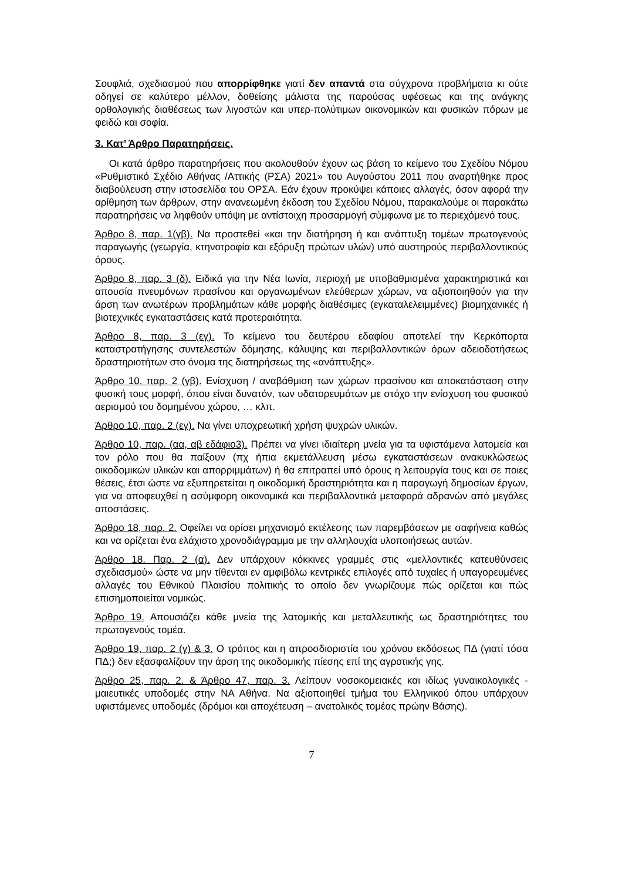Σουφλιά, σχεδιασμού που απορρίφθηκε γιατί δεν απαντά στα σύγχρονα προβλήματα κι ούτε οδηγεί σε καλύτερο μέλλον, δοθείσης μάλιστα της παρούσας υφέσεως και της ανάγκης ορθολογικής διαθέσεως των λιγοστών και υπερ-πολύτιμων οικονομικών και φυσικών πόρων με φειδώ και σοφία.
3. Κατ’ Άρθρο Παρατηρήσεις.
Οι κατά άρθρο παρατηρήσεις που ακολουθούν έχουν ως βάση το κείμενο του Σχεδίου Νόμου «Ρυθμιστικό Σχέδιο Αθήνας /Αττικής (ΡΣΑ) 2021» του Αυγούστου 2011 που αναρτήθηκε προς διαβούλευση στην ιστοσελίδα του ΟΡΣΑ. Εάν έχουν προκύψει κάποιες αλλαγές, όσον αφορά την αρίθμηση των άρθρων, στην ανανεωμένη έκδοση του Σχεδίου Νόμου, παρακαλούμε οι παρακάτω παρατηρήσεις να ληφθούν υπόψη με αντίστοιχη προσαρμογή σύμφωνα με το περιεχόμενό τους.
Άρθρο 8, παρ. 1(γβ). Να προστεθεί «και την διατήρηση ή και ανάπτυξη τομέων πρωτογενούς παραγωγής (γεωργία, κτηνοτροφία και εξόρυξη πρώτων υλών) υπό αυστηρούς περιβαλλοντικούς όρους.
Άρθρο 8, παρ. 3 (δ). Ειδικά για την Νέα Ιωνία, περιοχή με υποβαθμισμένα χαρακτηριστικά και απουσία πνευμόνων πρασίνου και οργανωμένων ελεύθερων χώρων, να αξιοποιηθούν για την άρση των ανωτέρων προβλημάτων κάθε μορφής διαθέσιμες (εγκαταλελειμμένες) βιομηχανικές ή βιοτεχνικές εγκαταστάσεις κατά προτεραιότητα.
Άρθρο 8, παρ. 3 (εγ). Το κείμενο του δευτέρου εδαφίου αποτελεί την Κερκόπορτα καταστρατήγησης συντελεστών δόμησης, κάλυψης και περιβαλλοντικών όρων αδειοδοτήσεως δραστηριοτήτων στο όνομα της διατηρήσεως της «ανάπτυξης».
Άρθρο 10, παρ. 2 (γβ). Ενίσχυση / αναβάθμιση των χώρων πρασίνου και αποκατάσταση στην φυσική τους μορφή, όπου είναι δυνατόν, των υδατορευμάτων με στόχο την ενίσχυση του φυσικού αερισμού του δομημένου χώρου, … κλπ.
Άρθρο 10, παρ. 2 (εγ). Να γίνει υποχρεωτική χρήση ψυχρών υλικών.
Άρθρο 10, παρ. (αα, αβ εδάφιο3). Πρέπει να γίνει ιδιαίτερη μνεία για τα υφιστάμενα λατομεία και τον ρόλο που θα παίξουν (πχ ήπια εκμετάλλευση μέσω εγκαταστάσεων ανακυκλώσεως οικοδομικών υλικών και απορριμμάτων) ή θα επιτραπεί υπό όρους η λειτουργία τους και σε ποιες θέσεις, έτσι ώστε να εξυπηρετείται η οικοδομική δραστηριότητα και η παραγωγή δημοσίων έργων, για να αποφευχθεί η ασύμφορη οικονομικά και περιβαλλοντικά μεταφορά αδρανών από μεγάλες αποστάσεις.
Άρθρο 18, παρ. 2. Οφείλει να ορίσει μηχανισμό εκτέλεσης των παρεμβάσεων με σαφήνεια καθώς και να ορίζεται ένα ελάχιστο χρονοδιάγραμμα με την αλληλουχία υλοποιήσεως αυτών.
Άρθρο 18. Παρ. 2 (α). Δεν υπάρχουν κόκκινες γραμμές στις «μελλοντικές κατευθύνσεις σχεδιασμού» ώστε να μην τίθενται εν αμφιβόλω κεντρικές επιλογές από τυχαίες ή υπαγορευμένες αλλαγές του Εθνικού Πλαισίου πολιτικής το οποίο δεν γνωρίζουμε πώς ορίζεται και πώς επισημοποιείται νομικώς.
Άρθρο 19. Απουσιάζει κάθε μνεία της λατομικής και μεταλλευτικής ως δραστηριότητες του πρωτογενούς τομέα.
Άρθρο 19, παρ. 2 (γ) & 3. Ο τρόπος και η απροσδιοριστία του χρόνου εκδόσεως ΠΔ (γιατί τόσα ΠΔ;) δεν εξασφαλίζουν την άρση της οικοδομικής πίεσης επί της αγροτικής γης.
Άρθρο 25, παρ. 2. & Άρθρο 47, παρ. 3. Λείπουν νοσοκομειακές και ιδίως γυναικολογικές - μαιευτικές υποδομές στην ΝΑ Αθήνα. Να αξιοποιηθεί τμήμα του Ελληνικού όπου υπάρχουν υφιστάμενες υποδομές (δρόμοι και αποχέτευση – ανατολικός τομέας πρώην Βάσης).
7